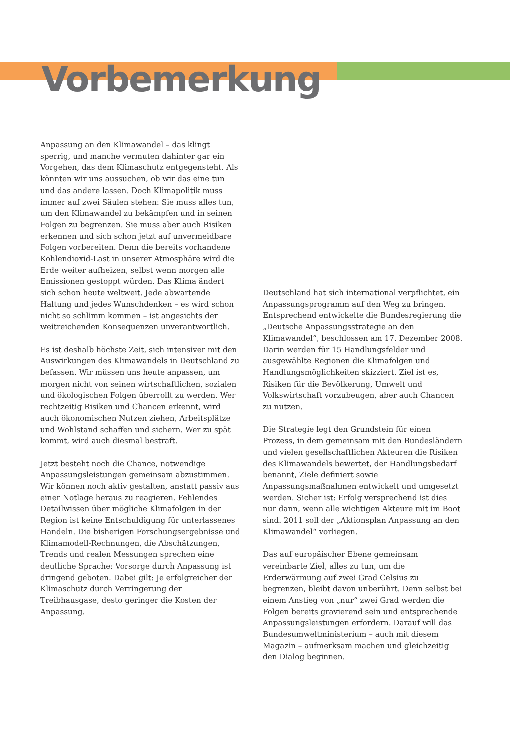Vorbemerkung
Anpassung an den Klimawandel – das klingt sperrig, und manche vermuten dahinter gar ein Vorgehen, das dem Klimaschutz entgegensteht. Als könnten wir uns aussuchen, ob wir das eine tun und das andere lassen. Doch Klimapolitik muss immer auf zwei Säulen stehen: Sie muss alles tun, um den Klimawandel zu bekämpfen und in seinen Folgen zu begrenzen. Sie muss aber auch Risiken erkennen und sich schon jetzt auf unvermeidbare Folgen vorbereiten. Denn die bereits vorhandene Kohlendioxid-Last in unserer Atmosphäre wird die Erde weiter aufheizen, selbst wenn morgen alle Emissionen gestoppt würden. Das Klima ändert sich schon heute weltweit. Jede abwartende Haltung und jedes Wunschdenken – es wird schon nicht so schlimm kommen – ist angesichts der weitreichenden Konsequenzen unverantwortlich.
Es ist deshalb höchste Zeit, sich intensiver mit den Auswirkungen des Klimawandels in Deutschland zu befassen. Wir müssen uns heute anpassen, um morgen nicht von seinen wirtschaftlichen, sozialen und ökologischen Folgen überrollt zu werden. Wer rechtzeitig Risiken und Chancen erkennt, wird auch ökonomischen Nutzen ziehen, Arbeitsplätze und Wohlstand schaffen und sichern. Wer zu spät kommt, wird auch diesmal bestraft.
Jetzt besteht noch die Chance, notwendige Anpassungsleistungen gemeinsam abzustimmen. Wir können noch aktiv gestalten, anstatt passiv aus einer Notlage heraus zu reagieren. Fehlendes Detailwissen über mögliche Klimafolgen in der Region ist keine Entschuldigung für unterlassenes Handeln. Die bisherigen Forschungsergebnisse und Klimamodell-Rechnungen, die Abschätzungen, Trends und realen Messungen sprechen eine deutliche Sprache: Vorsorge durch Anpassung ist dringend geboten. Dabei gilt: Je erfolgreicher der Klimaschutz durch Verringerung der Treibhausgase, desto geringer die Kosten der Anpassung.
Deutschland hat sich international verpflichtet, ein Anpassungsprogramm auf den Weg zu bringen. Entsprechend entwickelte die Bundesregierung die „Deutsche Anpassungsstrategie an den Klimawandel“, beschlossen am 17. Dezember 2008. Darin werden für 15 Handlungsfelder und ausgewählte Regionen die Klimafolgen und Handlungsmöglichkeiten skizziert. Ziel ist es, Risiken für die Bevölkerung, Umwelt und Volkswirtschaft vorzubeugen, aber auch Chancen zu nutzen.
Die Strategie legt den Grundstein für einen Prozess, in dem gemeinsam mit den Bundesländern und vielen gesellschaftlichen Akteuren die Risiken des Klimawandels bewertet, der Handlungsbedarf benannt, Ziele definiert sowie Anpassungsmaßnahmen entwickelt und umgesetzt werden. Sicher ist: Erfolg versprechend ist dies nur dann, wenn alle wichtigen Akteure mit im Boot sind. 2011 soll der „Aktionsplan Anpassung an den Klimawandel“ vorliegen.
Das auf europäischer Ebene gemeinsam vereinbarte Ziel, alles zu tun, um die Erderwärmung auf zwei Grad Celsius zu begrenzen, bleibt davon unberührt. Denn selbst bei einem Anstieg von „nur“ zwei Grad werden die Folgen bereits gravierend sein und entsprechende Anpassungsleistungen erfordern. Darauf will das Bundesumweltministerium – auch mit diesem Magazin – aufmerksam machen und gleichzeitig den Dialog beginnen.